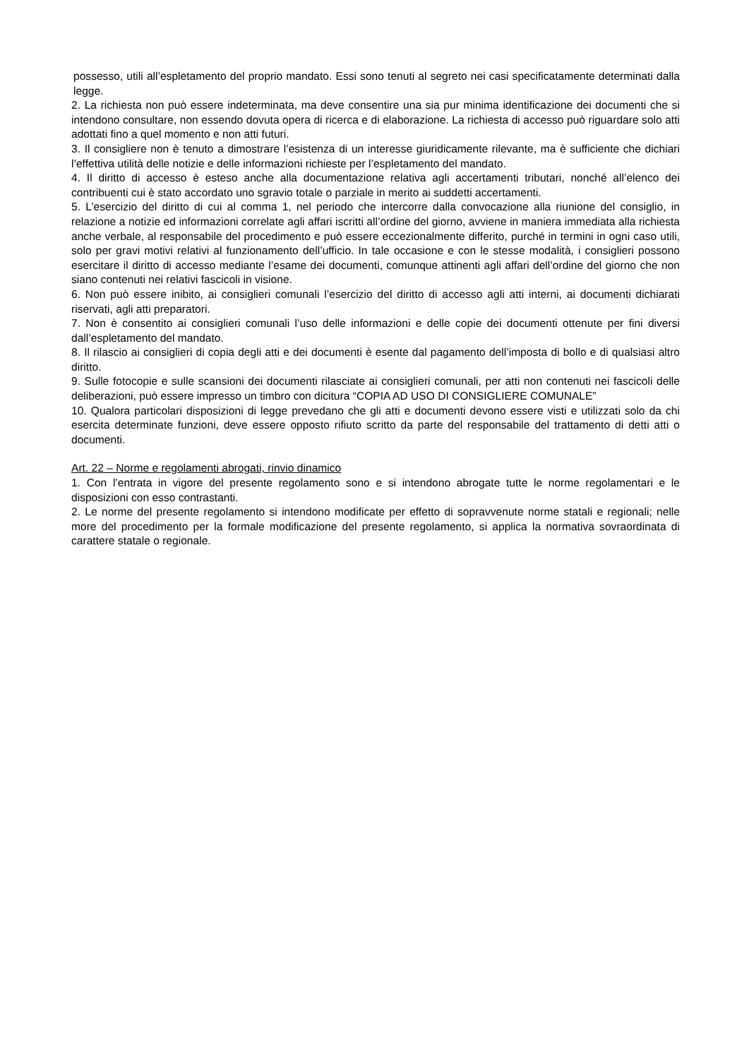possesso, utili all’espletamento del proprio mandato. Essi sono tenuti al segreto nei casi specificatamente determinati dalla legge.
2. La richiesta non può essere indeterminata, ma deve consentire una sia pur minima identificazione dei documenti che si intendono consultare, non essendo dovuta opera di ricerca e di elaborazione. La richiesta di accesso può riguardare solo atti adottati fino a quel momento e non atti futuri.
3. Il consigliere non è tenuto a dimostrare l’esistenza di un interesse giuridicamente rilevante, ma è sufficiente che dichiari l’effettiva utilità delle notizie e delle informazioni richieste per l’espletamento del mandato.
4. Il diritto di accesso è esteso anche alla documentazione relativa agli accertamenti tributari, nonché all’elenco dei contribuenti cui è stato accordato uno sgravio totale o parziale in merito ai suddetti accertamenti.
5. L’esercizio del diritto di cui al comma 1, nel periodo che intercorre dalla convocazione alla riunione del consiglio, in relazione a notizie ed informazioni correlate agli affari iscritti all’ordine del giorno, avviene in maniera immediata alla richiesta anche verbale, al responsabile del procedimento e può essere eccezionalmente differito, purché in termini in ogni caso utili, solo per gravi motivi relativi al funzionamento dell’ufficio. In tale occasione e con le stesse modalità, i consiglieri possono esercitare il diritto di accesso mediante l’esame dei documenti, comunque attinenti agli affari dell’ordine del giorno che non siano contenuti nei relativi fascicoli in visione.
6. Non può essere inibito, ai consiglieri comunali l’esercizio del diritto di accesso agli atti interni, ai documenti dichiarati riservati, agli atti preparatori.
7. Non è consentito ai consiglieri comunali l’uso delle informazioni e delle copie dei documenti ottenute per fini diversi dall’espletamento del mandato.
8. Il rilascio ai consiglieri di copia degli atti e dei documenti è esente dal pagamento dell’imposta di bollo e di qualsiasi altro diritto.
9. Sulle fotocopie e sulle scansioni dei documenti rilasciate ai consiglieri comunali, per atti non contenuti nei fascicoli delle deliberazioni, può essere impresso un timbro con dicitura “COPIA AD USO DI CONSIGLIERE COMUNALE”
10. Qualora particolari disposizioni di legge prevedano che gli atti e documenti devono essere visti e utilizzati solo da chi esercita determinate funzioni, deve essere opposto rifiuto scritto da parte del responsabile del trattamento di detti atti o documenti.
Art. 22 – Norme e regolamenti abrogati, rinvio dinamico
1. Con l’entrata in vigore del presente regolamento sono e si intendono abrogate tutte le norme regolamentari e le disposizioni con esso contrastanti.
2. Le norme del presente regolamento si intendono modificate per effetto di sopravvenute norme statali e regionali; nelle more del procedimento per la formale modificazione del presente regolamento, si applica la normativa sovraordinata di carattere statale o regionale.